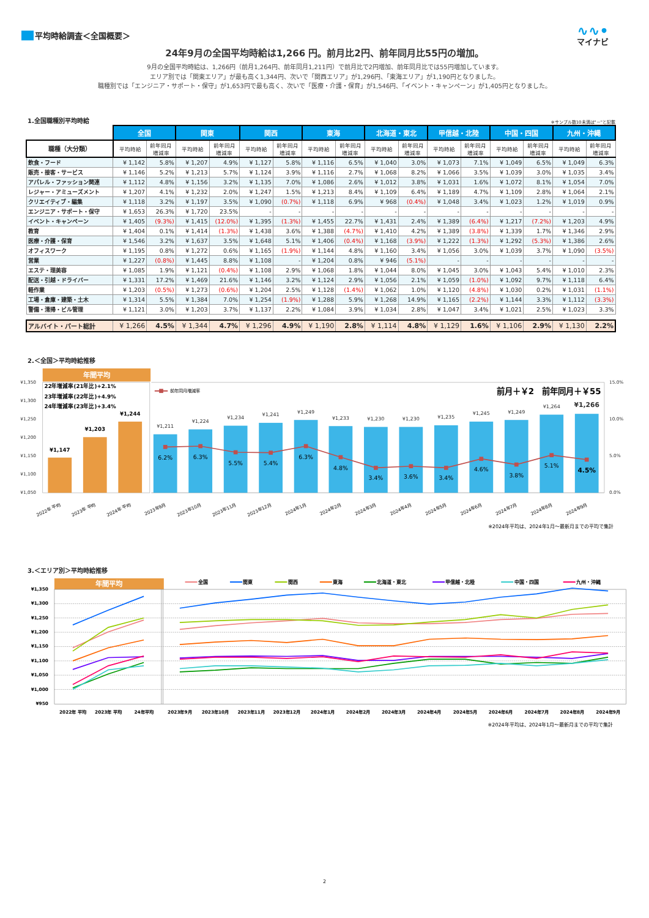平均時給調査＜全国概要＞
∿∿•
マイナビ
24年9月の全国平均時給は1,266 円。前月比2円、前年同月比55円の増加。
9月の全国平均時給は、1,266円（前月1,264円、前年同月1,211円）で前月比で2円増加、前年同月比では55円増加しています。
エリア別では「関東エリア」が最も高く1,344円、次いで「関西エリア」が1,296円、「東海エリア」が1,190円となりました。
職種別では「エンジニア・サポート・保守」が1,653円で最も高く、次いで「医療・介護・保育」が1,546円、「イベント・キャンペーン」が1,405円となりました。
1.全国職種別平均時給
※サンプル数10未満は"－"と記載
| | 全国 | | 関東 | | 関西 | | 東海 | | 北海道・東北 | | 甲信越・北陸 | | 中国・四国 | | 九州・沖縄 | |
| --- | --- | --- | --- | --- | --- | --- | --- | --- | --- | --- | --- | --- | --- | --- | --- | --- |
| 職種（大分類） | 平均時給 | 前年同月 増減率 | 平均時給 | 前年同月 増減率 | 平均時給 | 前年同月 増減率 | 平均時給 | 前年同月 増減率 | 平均時給 | 前年同月 増減率 | 平均時給 | 前年同月 増減率 | 平均時給 | 前年同月 増減率 | 平均時給 | 前年同月 増減率 |
| 飲食・フード | ¥ 1,142 | 5.8% | ¥ 1,207 | 4.9% | ¥ 1,127 | 5.8% | ¥ 1,116 | 6.5% | ¥ 1,040 | 3.0% | ¥ 1,073 | 7.1% | ¥ 1,049 | 6.5% | ¥ 1,049 | 6.3% |
| 販売・接客・サービス | ¥ 1,146 | 5.2% | ¥ 1,213 | 5.7% | ¥ 1,124 | 3.9% | ¥ 1,116 | 2.7% | ¥ 1,068 | 8.2% | ¥ 1,066 | 3.5% | ¥ 1,039 | 3.0% | ¥ 1,035 | 3.4% |
| アパレル・ファッション関連 | ¥ 1,112 | 4.8% | ¥ 1,156 | 3.2% | ¥ 1,135 | 7.0% | ¥ 1,086 | 2.6% | ¥ 1,012 | 3.8% | ¥ 1,031 | 1.6% | ¥ 1,072 | 8.1% | ¥ 1,054 | 7.0% |
| レジャー・アミューズメント | ¥ 1,207 | 4.1% | ¥ 1,232 | 2.0% | ¥ 1,247 | 1.5% | ¥ 1,213 | 8.4% | ¥ 1,109 | 6.4% | ¥ 1,189 | 4.7% | ¥ 1,109 | 2.8% | ¥ 1,064 | 2.1% |
| クリエイティブ・編集 | ¥ 1,118 | 3.2% | ¥ 1,197 | 3.5% | ¥ 1,090 | (0.7%) | ¥ 1,118 | 6.9% | ¥ 968 | (0.4%) | ¥ 1,048 | 3.4% | ¥ 1,023 | 1.2% | ¥ 1,019 | 0.9% |
| エンジニア・サポート・保守 | ¥ 1,653 | 26.3% | ¥ 1,720 | 23.5% | - | - | - | - | - | - | - | - | - | - | - | - |
| イベント・キャンペーン | ¥ 1,405 | (9.3%) | ¥ 1,415 | (12.0%) | ¥ 1,395 | (1.3%) | ¥ 1,455 | 22.7% | ¥ 1,431 | 2.4% | ¥ 1,389 | (6.4%) | ¥ 1,217 | (7.2%) | ¥ 1,203 | 4.9% |
| 教育 | ¥ 1,404 | 0.1% | ¥ 1,414 | (1.3%) | ¥ 1,438 | 3.6% | ¥ 1,388 | (4.7%) | ¥ 1,410 | 4.2% | ¥ 1,389 | (3.8%) | ¥ 1,339 | 1.7% | ¥ 1,346 | 2.9% |
| 医療・介護・保育 | ¥ 1,546 | 3.2% | ¥ 1,637 | 3.5% | ¥ 1,648 | 5.1% | ¥ 1,406 | (0.4%) | ¥ 1,168 | (3.9%) | ¥ 1,222 | (1.3%) | ¥ 1,292 | (5.3%) | ¥ 1,386 | 2.6% |
| オフィスワーク | ¥ 1,195 | 0.8% | ¥ 1,272 | 0.6% | ¥ 1,165 | (1.9%) | ¥ 1,144 | 4.8% | ¥ 1,160 | 3.4% | ¥ 1,056 | 3.0% | ¥ 1,039 | 3.7% | ¥ 1,090 | (3.5%) |
| 営業 | ¥ 1,227 | (0.8%) | ¥ 1,445 | 8.8% | ¥ 1,108 | - | ¥ 1,204 | 0.8% | ¥ 946 | (5.1%) | - | - | - | - | - | - |
| エステ・理美容 | ¥ 1,085 | 1.9% | ¥ 1,121 | (0.4%) | ¥ 1,108 | 2.9% | ¥ 1,068 | 1.8% | ¥ 1,044 | 8.0% | ¥ 1,045 | 3.0% | ¥ 1,043 | 5.4% | ¥ 1,010 | 2.3% |
| 配送・引越・ドライバー | ¥ 1,331 | 17.2% | ¥ 1,469 | 21.6% | ¥ 1,146 | 3.2% | ¥ 1,124 | 2.9% | ¥ 1,056 | 2.1% | ¥ 1,059 | (1.0%) | ¥ 1,092 | 9.7% | ¥ 1,118 | 6.4% |
| 軽作業 | ¥ 1,203 | (0.5%) | ¥ 1,273 | (0.6%) | ¥ 1,204 | 2.5% | ¥ 1,128 | (1.4%) | ¥ 1,062 | 1.0% | ¥ 1,120 | (4.8%) | ¥ 1,030 | 0.2% | ¥ 1,031 | (1.1%) |
| 工場・倉庫・建築・土木 | ¥ 1,314 | 5.5% | ¥ 1,384 | 7.0% | ¥ 1,254 | (1.9%) | ¥ 1,288 | 5.9% | ¥ 1,268 | 14.9% | ¥ 1,165 | (2.2%) | ¥ 1,144 | 3.3% | ¥ 1,112 | (3.3%) |
| 警備・清掃・ビル管理 | ¥ 1,121 | 3.0% | ¥ 1,203 | 3.7% | ¥ 1,137 | 2.2% | ¥ 1,084 | 3.9% | ¥ 1,034 | 2.8% | ¥ 1,047 | 3.4% | ¥ 1,021 | 2.5% | ¥ 1,023 | 3.3% |
| アルバイト・パート総計 | ¥ 1,266 | 4.5% | ¥ 1,344 | 4.7% | ¥ 1,296 | 4.9% | ¥ 1,190 | 2.8% | ¥ 1,114 | 4.8% | ¥ 1,129 | 1.6% | ¥ 1,106 | 2.9% | ¥ 1,130 | 2.2% |
2.＜全国＞平均時給推移
年間平均
¥1,350
¥1,300
¥1,250
¥1,200
¥1,150
¥1,100
¥1,050
15.0%
10.0%
5.0%
0.0%
22年増減率(21年比)+2.1%
23年増減率(22年比)+4.9%
24年増減率(23年比)+3.4%
¥1,147
¥1,203
¥1,244
前年同月増減率
前月＋￥2　前年同月＋￥55
¥1,211
¥1,224
¥1,234
¥1,241
¥1,249
¥1,233
¥1,230
¥1,230
¥1,235
¥1,245
¥1,249
¥1,264
¥1,266
6.2%
6.3%
5.5%
5.4%
6.3%
4.8%
3.4%
3.6%
3.4%
4.6%
3.8%
5.1%
4.5%
2022年 平均
2023年 平均
2024年 平均
2023年9月
2023年10月
2023年11月
2023年12月
2024年1月
2024年2月
2024年3月
2024年4月
2024年5月
2024年6月
2024年7月
2024年8月
2024年9月
※2024年平均は、2024年1月～最新月までの平均で集計
3.＜エリア別＞平均時給推移
年間平均
¥1,350
¥1,300
¥1,250
¥1,200
¥1,150
¥1,100
¥1,050
¥1,000
¥950
全国
関東
関西
東海
北海道・東北
甲信越・北陸
中国・四国
九州・沖縄
2022年 平均
2023年 平均
24年平均
2023年9月
2023年10月
2023年11月
2023年12月
2024年1月
2024年2月
2024年3月
2024年4月
2024年5月
2024年6月
2024年7月
2024年8月
2024年9月
※2024年平均は、2024年1月～最新月までの平均で集計
2